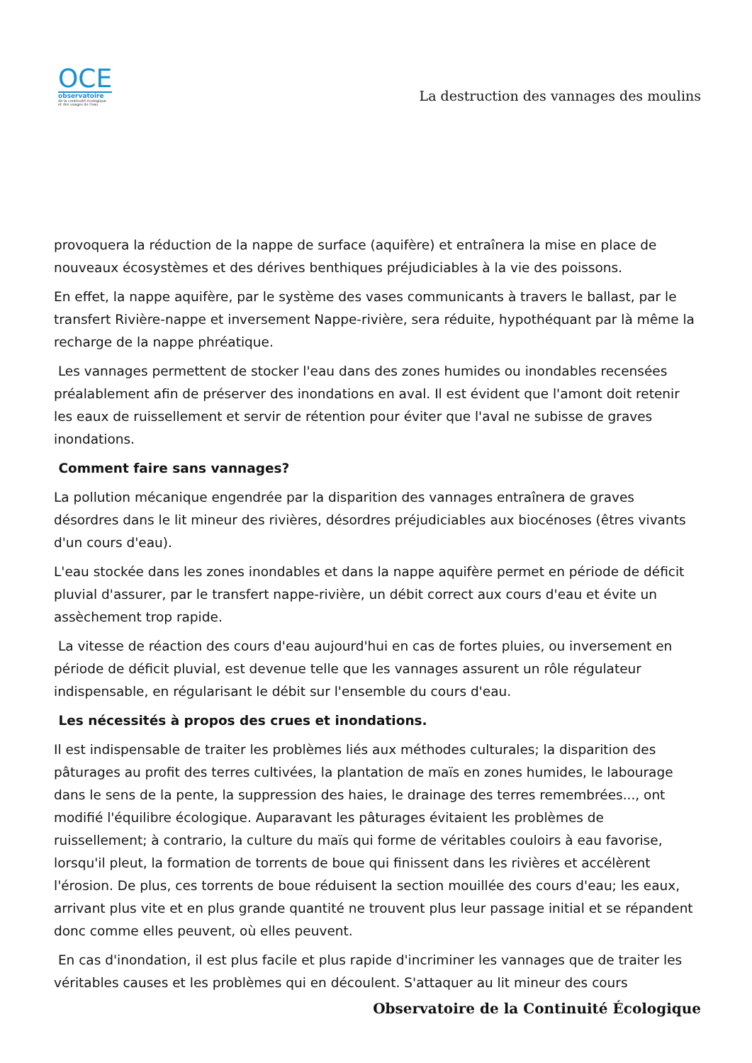OCE
observatoire
de la continuité écologique
et des usages de l'eau
La destruction des vannages des moulins
provoquera la réduction de la nappe de surface (aquifère) et entraînera la mise en place de nouveaux écosystèmes et des dérives benthiques préjudiciables à la vie des poissons.
En effet, la nappe aquifère, par le système des vases communicants à travers le ballast, par le transfert Rivière-nappe et inversement Nappe-rivière, sera réduite, hypothéquant par là même la recharge de la nappe phréatique.
Les vannages permettent de stocker l'eau dans des zones humides ou inondables recensées préalablement afin de préserver des inondations en aval. Il est évident que l'amont doit retenir les eaux de ruissellement et servir de rétention pour éviter que l'aval ne subisse de graves inondations.
Comment faire sans vannages?
La pollution mécanique engendrée par la disparition des vannages entraînera de graves désordres dans le lit mineur des rivières, désordres préjudiciables aux biocénoses (êtres vivants d'un cours d'eau).
L'eau stockée dans les zones inondables et dans la nappe aquifère permet en période de déficit pluvial d'assurer, par le transfert nappe-rivière, un débit correct aux cours d'eau et évite un assèchement trop rapide.
La vitesse de réaction des cours d'eau aujourd'hui en cas de fortes pluies, ou inversement en période de déficit pluvial, est devenue telle que les vannages assurent un rôle régulateur indispensable, en régularisant le débit sur l'ensemble du cours d'eau.
Les nécessités à propos des crues et inondations.
Il est indispensable de traiter les problèmes liés aux méthodes culturales; la disparition des pâturages au profit des terres cultivées, la plantation de maïs en zones humides, le labourage dans le sens de la pente, la suppression des haies, le drainage des terres remembrées..., ont modifié l'équilibre écologique. Auparavant les pâturages évitaient les problèmes de ruissellement; à contrario, la culture du maïs qui forme de véritables couloirs à eau favorise, lorsqu'il pleut, la formation de torrents de boue qui finissent dans les rivières et accélèrent l'érosion. De plus, ces torrents de boue réduisent la section mouillée des cours d'eau; les eaux, arrivant plus vite et en plus grande quantité ne trouvent plus leur passage initial et se répandent donc comme elles peuvent, où elles peuvent.
En cas d'inondation, il est plus facile et plus rapide d'incriminer les vannages que de traiter les véritables causes et les problèmes qui en découlent. S'attaquer au lit mineur des cours
Observatoire de la Continuité Écologique